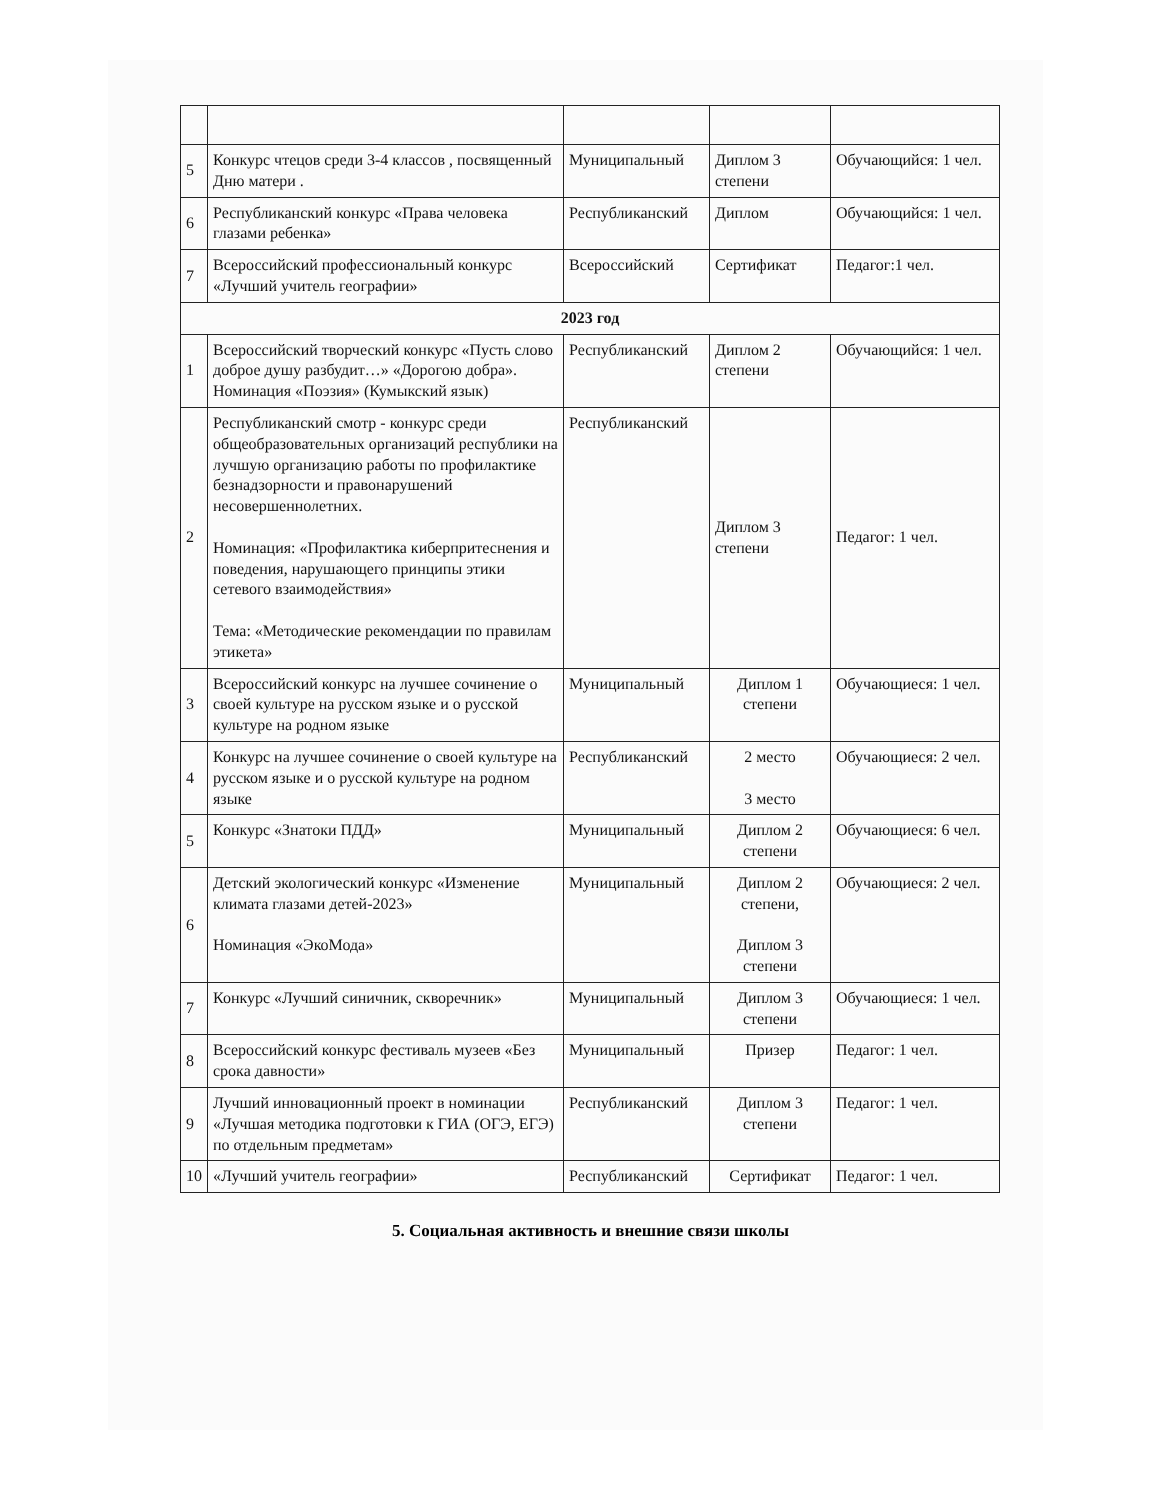| 5 | Конкурс чтецов среди 3-4 классов , посвященный Дню матери . | Муниципальный | Диплом 3 степени | Обучающийся: 1 чел. |
| 6 | Республиканский конкурс «Права человека глазами ребенка» | Республиканский | Диплом | Обучающийся: 1 чел. |
| 7 | Всероссийский профессиональный конкурс «Лучший учитель географии» | Всероссийский | Сертификат | Педагог:1 чел. |
| 2023 год | | | | |
| 1 | Всероссийский творческий конкурс «Пусть слово доброе душу разбудит…» «Дорогою добра». Номинация «Поэзия» (Кумыкский язык) | Республиканский | Диплом 2 степени | Обучающийся: 1 чел. |
| 2 | Республиканский смотр - конкурс среди общеобразовательных организаций республики на лучшую организацию работы по профилактике безнадзорности и правонарушений несовершеннолетних. Номинация: «Профилактика киберпритеснения и поведения, нарушающего принципы этики сетевого взаимодействия» Тема: «Методические рекомендации по правилам этикета» | Республиканский | Диплом 3 степени | Педагог: 1 чел. |
| 3 | Всероссийский конкурс на лучшее сочинение о своей культуре на русском языке и о русской культуре на родном языке | Муниципальный | Диплом 1 степени | Обучающиеся: 1 чел. |
| 4 | Конкурс на лучшее сочинение о своей культуре на русском языке и о русской культуре на родном языке | Республиканский | 2 место 3 место | Обучающиеся: 2 чел. |
| 5 | Конкурс «Знатоки ПДД» | Муниципальный | Диплом 2 степени | Обучающиеся: 6 чел. |
| 6 | Детский экологический конкурс «Изменение климата глазами детей-2023» Номинация «ЭкоМода» | Муниципальный | Диплом 2 степени, Диплом 3 степени | Обучающиеся: 2 чел. |
| 7 | Конкурс «Лучший синичник, скворечник» | Муниципальный | Диплом 3 степени | Обучающиеся: 1 чел. |
| 8 | Всероссийский конкурс фестиваль музеев «Без срока давности» | Муниципальный | Призер | Педагог: 1 чел. |
| 9 | Лучший инновационный проект в номинации «Лучшая методика подготовки к ГИА (ОГЭ, ЕГЭ) по отдельным предметам» | Республиканский | Диплом 3 степени | Педагог: 1 чел. |
| 10 | «Лучший учитель географии» | Республиканский | Сертификат | Педагог: 1 чел. |
5. Социальная активность и внешние связи школы